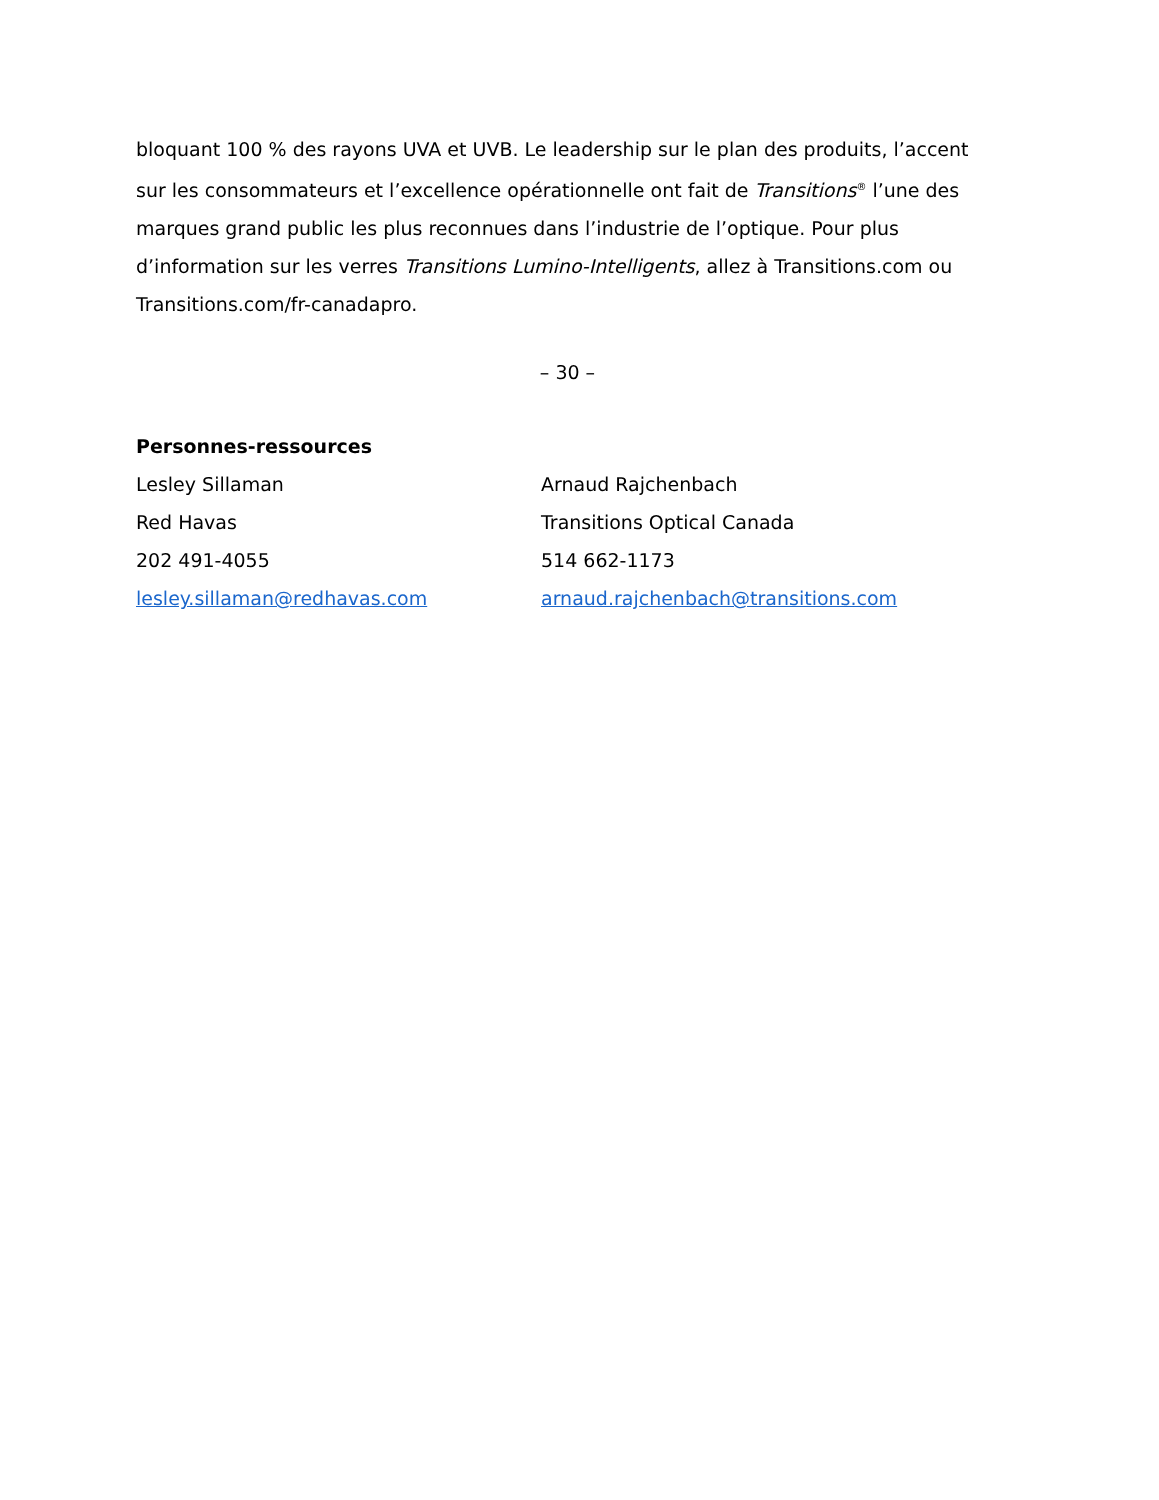bloquant 100 % des rayons UVA et UVB. Le leadership sur le plan des produits, l’accent sur les consommateurs et l’excellence opérationnelle ont fait de Transitions<sup>®</sup> l’une des marques grand public les plus reconnues dans l’industrie de l’optique. Pour plus d’information sur les verres Transitions Lumino-Intelligents, allez à Transitions.com ou Transitions.com/fr-canadapro.
– 30 –
Personnes-ressources
Lesley Sillaman Arnaud Rajchenbach
Red Havas Transitions Optical Canada
202 491-4055 514 662-1173
lesley.sillaman@redhavas.com arnaud.rajchenbach@transitions.com